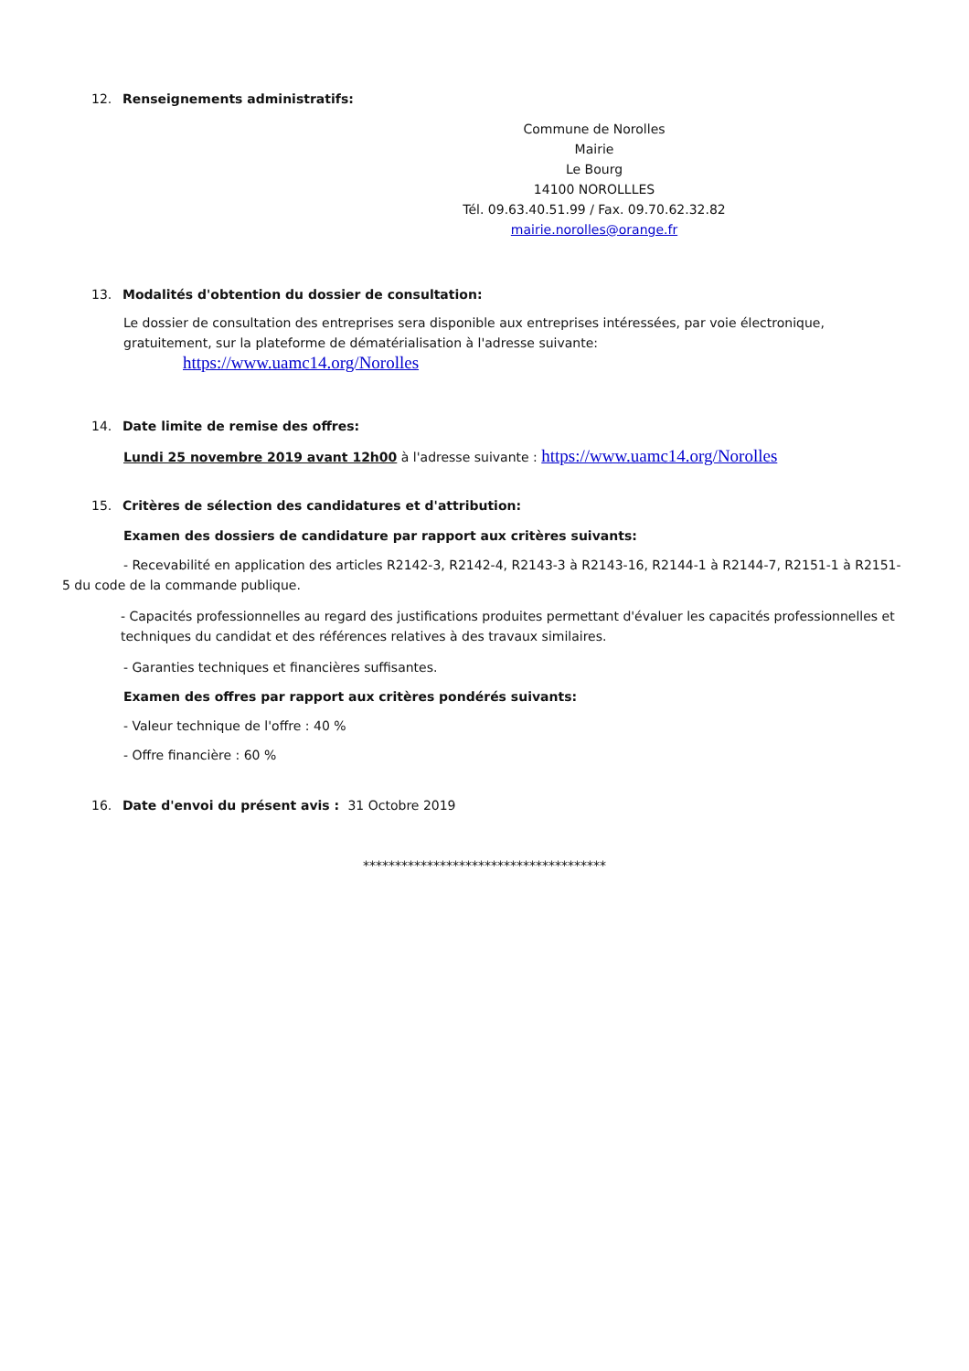12. Renseignements administratifs:
Commune de Norolles
Mairie
Le Bourg
14100 NOROLLLES
Tél. 09.63.40.51.99 / Fax. 09.70.62.32.82
mairie.norolles@orange.fr
13. Modalités d'obtention du dossier de consultation:
Le dossier de consultation des entreprises sera disponible aux entreprises intéressées, par voie électronique, gratuitement, sur la plateforme de dématérialisation à l'adresse suivante:
https://www.uamc14.org/Norolles
14. Date limite de remise des offres:
Lundi 25 novembre 2019 avant 12h00 à l'adresse suivante : https://www.uamc14.org/Norolles
15. Critères de sélection des candidatures et d'attribution:
Examen des dossiers de candidature par rapport aux critères suivants:
- Recevabilité en application des articles R2142-3, R2142-4, R2143-3 à R2143-16, R2144-1 à R2144-7, R2151-1 à R2151-5 du code de la commande publique.
- Capacités professionnelles au regard des justifications produites permettant d'évaluer les capacités professionnelles et techniques du candidat et des références relatives à des travaux similaires.
- Garanties techniques et financières suffisantes.
Examen des offres par rapport aux critères pondérés suivants:
- Valeur technique de l'offre : 40 %
- Offre financière : 60 %
16. Date d'envoi du présent avis : 31 Octobre 2019
**************************************